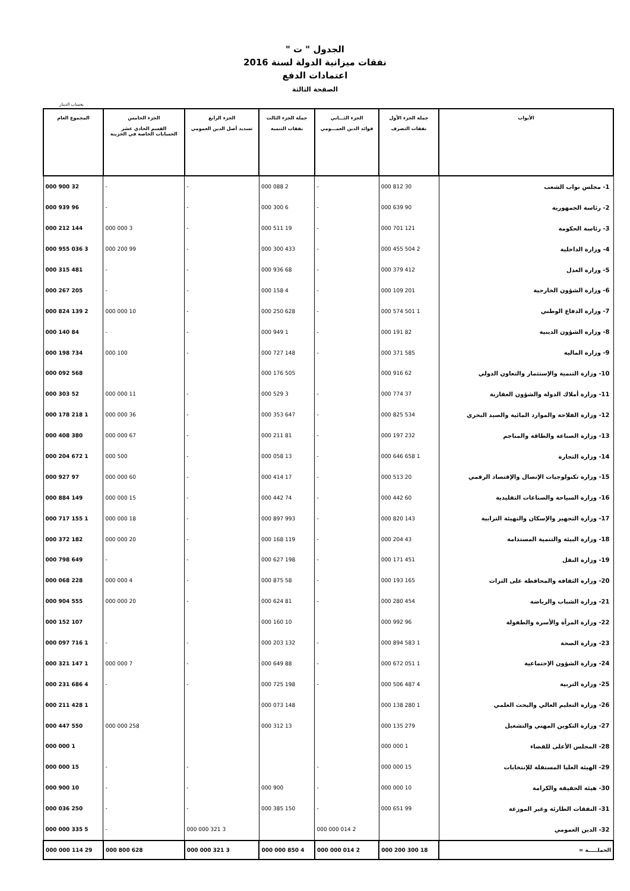الجدول " ت "
نفقات ميزانية الدولة لسنة 2016
اعتمادات الدفع
الصفحة الثالثة
بحساب الدينار
| الأبواب | جملة الجزء الأول نفقات التصرف | الجزء الثـــاني فوائد الدين العمـــومي | جملة الجزء الثالث نفقات التنمية | الجزء الرابع تسديد أصل الدين العمومي | الجزء الخامس القسم الحادي عشر الحسابات الخاصة في الخزينة | المجموع العام |
| --- | --- | --- | --- | --- | --- | --- |
| 1- مجلس نواب الشعب | 30 812 000 | - | 2 088 000 | - | - | 32 900 000 |
| 2- رئاسة الجمهورية | 90 639 000 | - | 6 300 000 | - | - | 96 939 000 |
| 3- رئاسة الحكومة | 121 701 000 | - | 19 511 000 | - | 3 000 000 | 144 212 000 |
| 4- وزارة الداخلية | 2 504 455 000 | - | 433 300 000 | - | 99 200 000 | 3 036 955 000 |
| 5- وزارة العدل | 412 379 000 | - | 68 936 000 | - | - | 481 315 000 |
| 6- وزارة الشؤون الخارجية | 201 109 000 | - | 4 158 000 | - | - | 205 267 000 |
| 7- وزارة الدفاع الوطني | 1 501 574 000 | - | 628 250 000 | - | 10 000 000 | 2 139 824 000 |
| 8- وزارة الشؤون الدينية | 82 191 000 | - | 1 949 000 | - | - | 84 140 000 |
| 9- وزارة المالية | 585 371 000 | - | 148 727 000 | - | 100 000 | 734 198 000 |
| 10- وزارة التنمية والإستثمار والتعاون الدولي | 62 916 000 | | 505 176 000 | | | 568 092 000 |
| 11- وزارة أملاك الدولة والشؤون العقارية | 37 774 000 | - | 3 529 000 | - | 11 000 000 | 52 303 000 |
| 12- وزارة الفلاحة والموارد المائية والصيد البحري | 534 825 000 | - | 647 353 000 | - | 36 000 000 | 1 218 178 000 |
| 13- وزارة الصناعة والطاقة والمناجم | 232 197 000 | - | 81 211 000 | - | 67 000 000 | 380 408 000 |
| 14- وزارة التجارة | 1 658 646 000 | - | 13 058 000 | - | 500 000 | 1 672 204 000 |
| 15- وزارة تكنولوجيات الإتصال والإقتصاد الرقمي | 20 513 000 | - | 17 414 000 | - | 60 000 000 | 97 927 000 |
| 16- وزارة السياحة والصناعات التقليدية | 60 442 000 | - | 74 442 000 | - | 15 000 000 | 149 884 000 |
| 17- وزارة التجهيز والإسكان والتهيئة الترابية | 143 820 000 | - | 993 897 000 | - | 18 000 000 | 1 155 717 000 |
| 18- وزارة البيئة والتنمية المستدامة | 43 204 000 | - | 119 168 000 | - | 20 000 000 | 182 372 000 |
| 19- وزارة النقل | 451 171 000 | - | 198 627 000 | - | - | 649 798 000 |
| 20- وزارة الثقافة والمحافظة على التراث | 165 193 000 | - | 58 875 000 | - | 4 000 000 | 228 068 000 |
| 21- وزارة الشباب والرياضة | 454 280 000 | - | 81 624 000 | - | 20 000 000 | 555 904 000 |
| 22- وزارة المرأة والأسرة والطفولة | 96 992 000 | | 10 160 000 | | | 107 152 000 |
| 23- وزارة الصحة | 1 583 894 000 | - | 132 203 000 | - | - | 1 716 097 000 |
| 24- وزارة الشؤون الإجتماعية | 1 051 672 000 | - | 88 649 000 | - | 7 000 000 | 1 147 321 000 |
| 25- وزارة التربية | 4 487 506 000 | - | 198 725 000 | - | - | 4 686 231 000 |
| 26- وزارة التعليم العالي والبحث العلمي | 1 280 138 000 | | 148 073 000 | | | 1 428 211 000 |
| 27- وزارة التكوين المهني والتشغيل | 279 135 000 | | 13 312 000 | | 258 000 000 | 550 447 000 |
| 28- المجلس الأعلى للقضاء | 1 000 000 | | | | | 1 000 000 |
| 29- الهيئة العليا المستقلة للإنتخابات | 15 000 000 | - | | - | - | 15 000 000 |
| 30- هيئة الحقيقة والكرامة | 10 000 000 | - | 900 000 | - | - | 10 900 000 |
| 31- النفقات الطارئة وغير الموزعة | 99 651 000 | - | 150 385 000 | - | - | 250 036 000 |
| 32- الدين العمومي | | 2 014 000 000 | | 3 321 000 000 | - | 5 335 000 000 |
| الجملـــــة = | 18 300 200 000 | 2 014 000 000 | 4 850 000 000 | 3 321 000 000 | 628 800 000 | 29 114 000 000 |